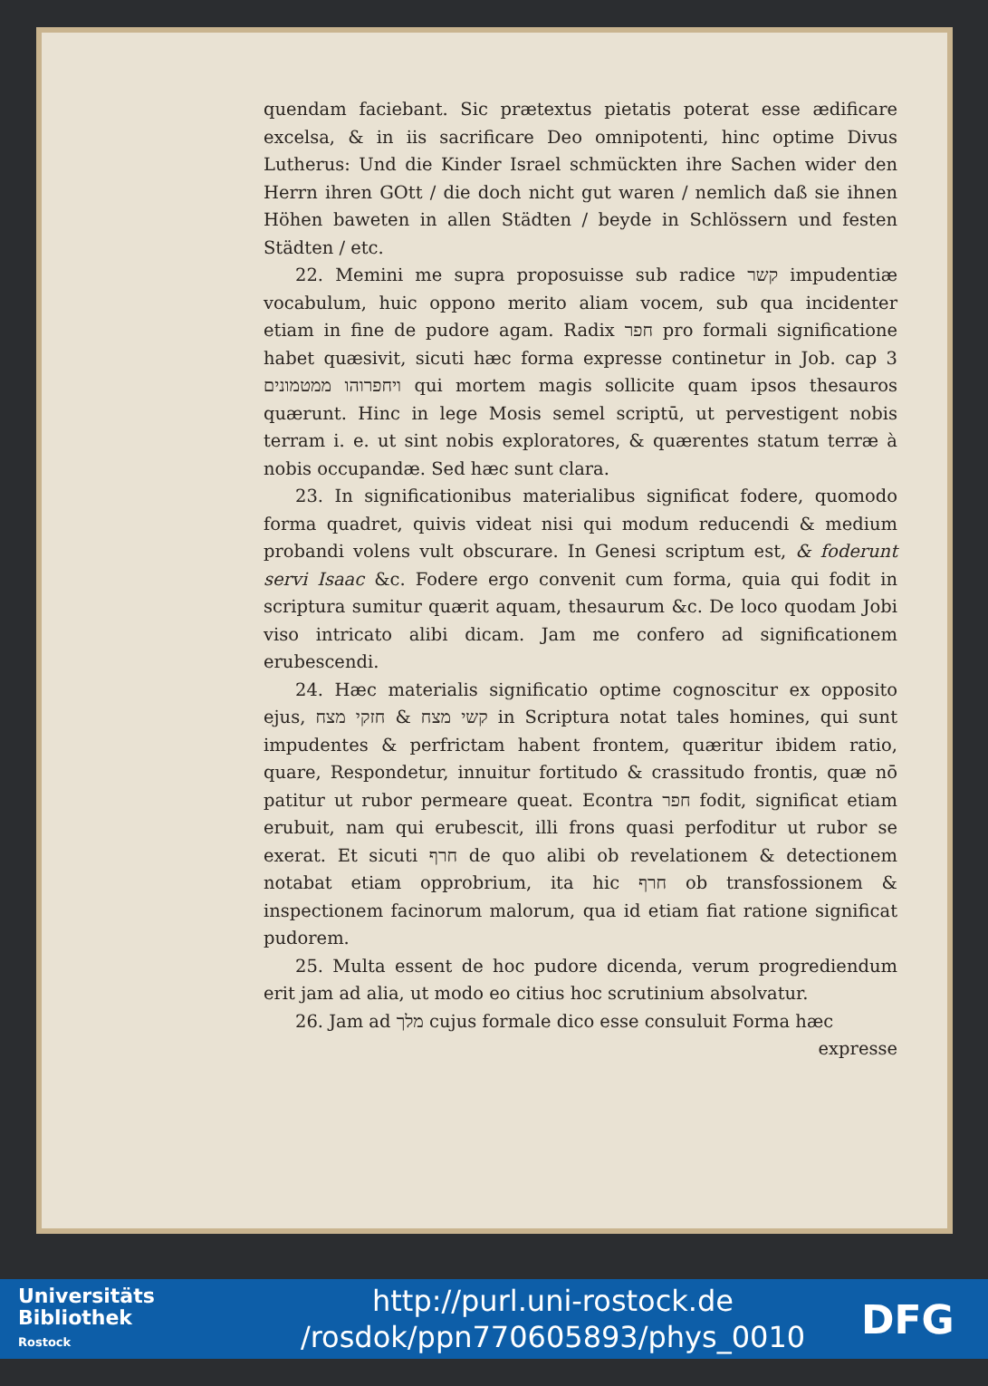quendam faciebant. Sic prætextus pietatis poterat esse ædificare excelsa, & in iis sacrificare Deo omnipotenti, hinc optime Divus Lutherus: Und die Kinder Israel schmückten ihre Sachen wider den Herrn ihren GOtt / die doch nicht gut waren / nemlich daß sie ihnen Höhen baweten in allen Städten / beyde in Schlössern und festen Städten / etc.
22. Memini me supra proposuisse sub radice קשר impudentiæ vocabulum, huic oppono merito aliam vocem, sub qua incidenter etiam in fine de pudore agam. Radix חפר pro formali significatione habet quæsivit, sicuti hæc forma expresse continetur in Job. cap 3 ויחפרוהו ממטמונים qui mortem magis sollicite quam ipsos thesauros quærunt. Hinc in lege Mosis semel scriptū, ut pervestigent nobis terram i. e. ut sint nobis exploratores, & quærentes statum terræ à nobis occupandæ. Sed hæc sunt clara.
23. In significationibus materialibus significat fodere, quomodo forma quadret, quivis videat nisi qui modum reducendi & medium probandi volens vult obscurare. In Genesi scriptum est, & foderunt servi Isaac &c. Fodere ergo convenit cum forma, quia qui fodit in scriptura sumitur quærit aquam, thesaurum &c. De loco quodam Jobi viso intricato alibi dicam. Jam me confero ad significationem erubescendi.
24. Hæc materialis significatio optime cognoscitur ex opposito ejus, קשי מצח & חזקי מצח in Scriptura notat tales homines, qui sunt impudentes & perfrictam habent frontem, quæritur ibidem ratio, quare, Respondetur, innuitur fortitudo & crassitudo frontis, quæ nō patitur ut rubor permeare queat. Econtra חפר fodit, significat etiam erubuit, nam qui erubescit, illi frons quasi perfoditur ut rubor se exerat. Et sicuti חרף de quo alibi ob revelationem & detectionem notabat etiam opprobrium, ita hic חרף ob transfossionem & inspectionem facinorum malorum, qua id etiam fiat ratione significat pudorem.
25. Multa essent de hoc pudore dicenda, verum progrediendum erit jam ad alia, ut modo eo citius hoc scrutinium absolvatur.
26. Jam ad מלך cujus formale dico esse consuluit Forma hæc
expresse
Universitäts
Bibliothek
Rostock
http://purl.uni-rostock.de
/rosdok/ppn770605893/phys_0010
DFG